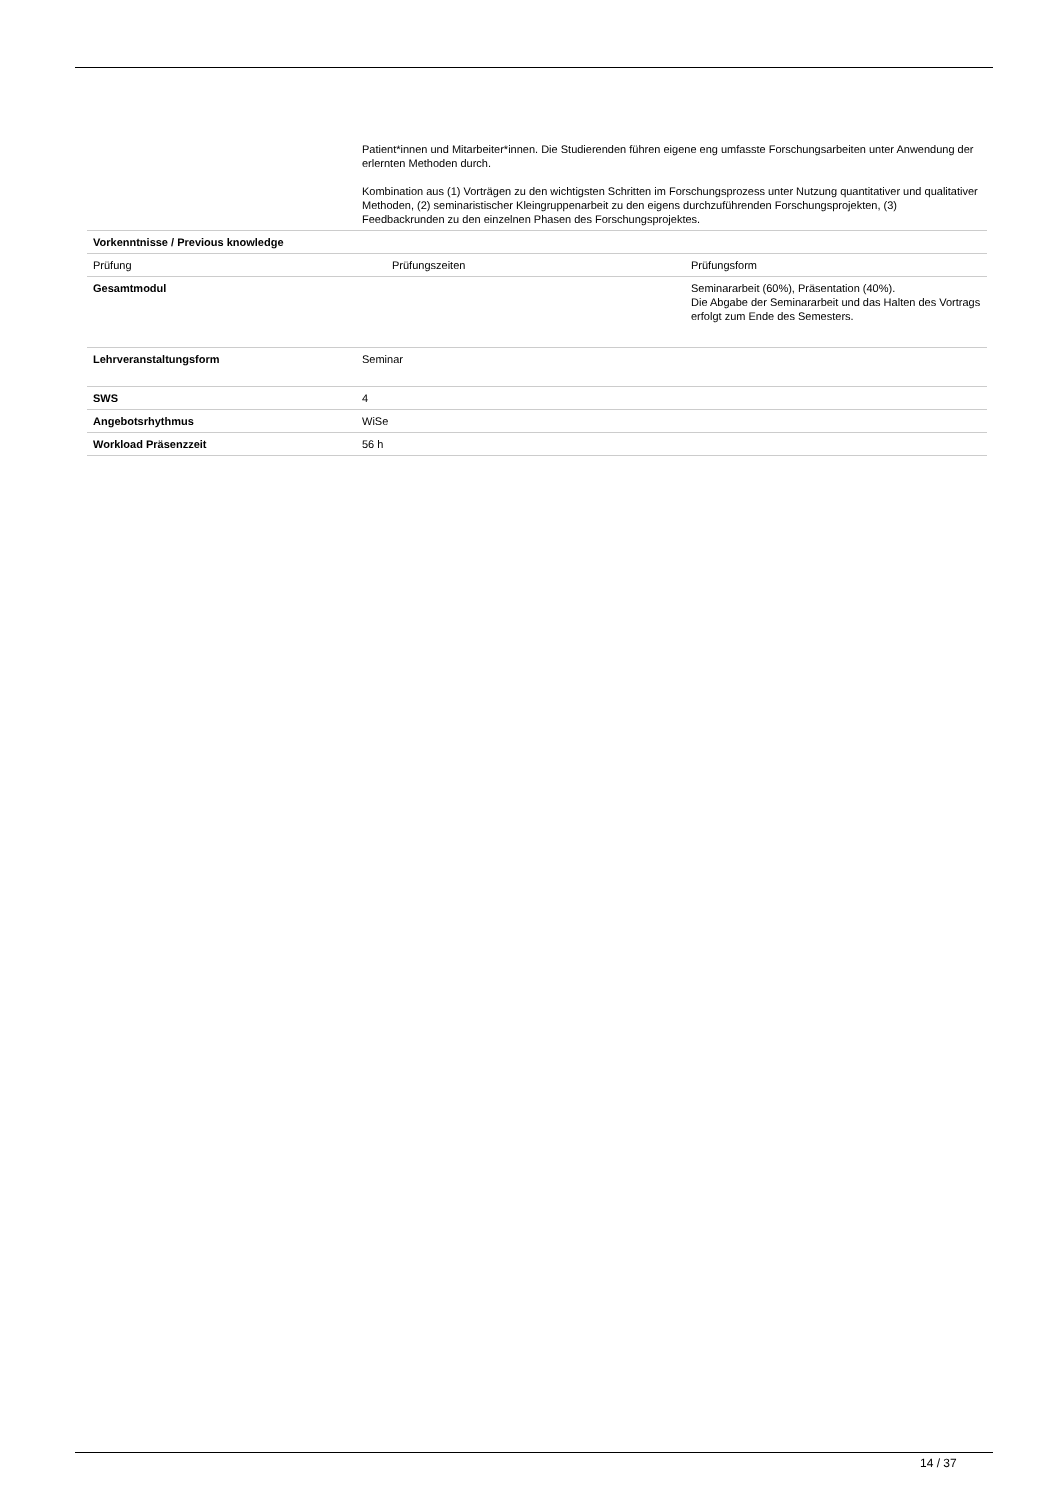| | Patient*innen und Mitarbeiter*innen. Die Studierenden führen eigene eng umfasste Forschungsarbeiten unter Anwendung der erlernten Methoden durch. Kombination aus (1) Vorträgen zu den wichtigsten Schritten im Forschungsprozess unter Nutzung quantitativer und qualitativer Methoden, (2) seminaristischer Kleingruppenarbeit zu den eigens durchzuführenden Forschungsprojekten, (3) Feedbackrunden zu den einzelnen Phasen des Forschungsprojektes. | |
| Vorkenntnisse / Previous knowledge | | |
| Prüfung | Prüfungszeiten | Prüfungsform |
| Gesamtmodul | | Seminararbeit (60%), Präsentation (40%). Die Abgabe der Seminararbeit und das Halten des Vortrags erfolgt zum Ende des Semesters. |
| Lehrveranstaltungsform | Seminar | |
| SWS | 4 | |
| Angebotsrhythmus | WiSe | |
| Workload Präsenzzeit | 56 h | |
14 / 37